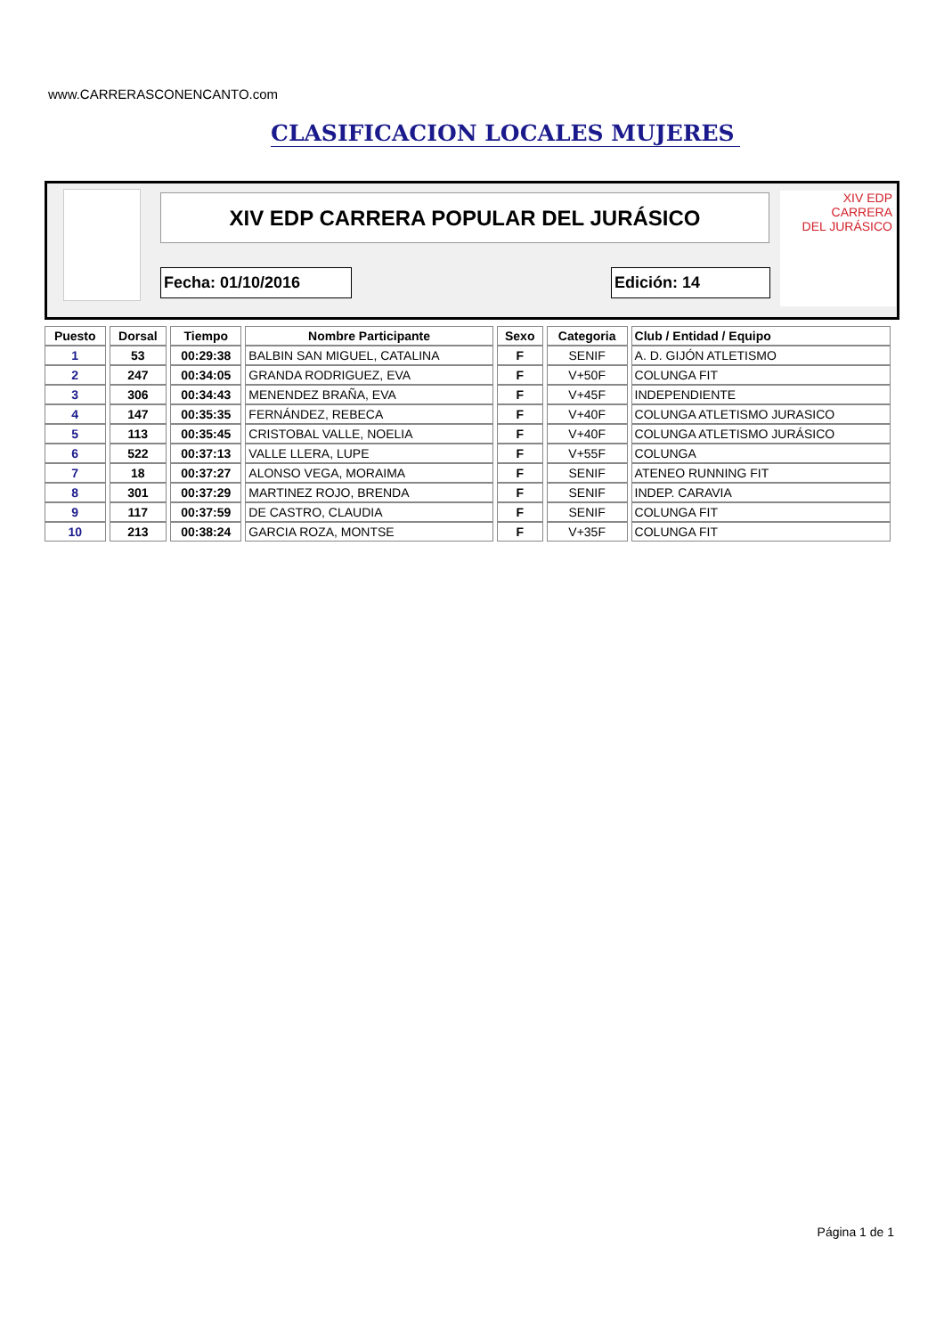www.CARRERASCONENCANTO.com
CLASIFICACION LOCALES MUJERES
XIV EDP CARRERA POPULAR DEL JURÁSICO
XIV EDP
CARRERA
DEL JURÁSICO
Fecha: 01/10/2016 Edición: 14
| Puesto | Dorsal | Tiempo | Nombre Participante | Sexo | Categoria | Club / Entidad / Equipo |
| --- | --- | --- | --- | --- | --- | --- |
| 1 | 53 | 00:29:38 | BALBIN SAN MIGUEL, CATALINA | F | SENIF | A. D. GIJÓN ATLETISMO |
| 2 | 247 | 00:34:05 | GRANDA RODRIGUEZ, EVA | F | V+50F | COLUNGA FIT |
| 3 | 306 | 00:34:43 | MENENDEZ BRAÑA, EVA | F | V+45F | INDEPENDIENTE |
| 4 | 147 | 00:35:35 | FERNÁNDEZ, REBECA | F | V+40F | COLUNGA ATLETISMO JURASICO |
| 5 | 113 | 00:35:45 | CRISTOBAL VALLE, NOELIA | F | V+40F | COLUNGA ATLETISMO JURÁSICO |
| 6 | 522 | 00:37:13 | VALLE LLERA, LUPE | F | V+55F | COLUNGA |
| 7 | 18 | 00:37:27 | ALONSO VEGA, MORAIMA | F | SENIF | ATENEO RUNNING FIT |
| 8 | 301 | 00:37:29 | MARTINEZ ROJO, BRENDA | F | SENIF | INDEP. CARAVIA |
| 9 | 117 | 00:37:59 | DE CASTRO, CLAUDIA | F | SENIF | COLUNGA FIT |
| 10 | 213 | 00:38:24 | GARCIA ROZA, MONTSE | F | V+35F | COLUNGA FIT |
Página 1 de 1